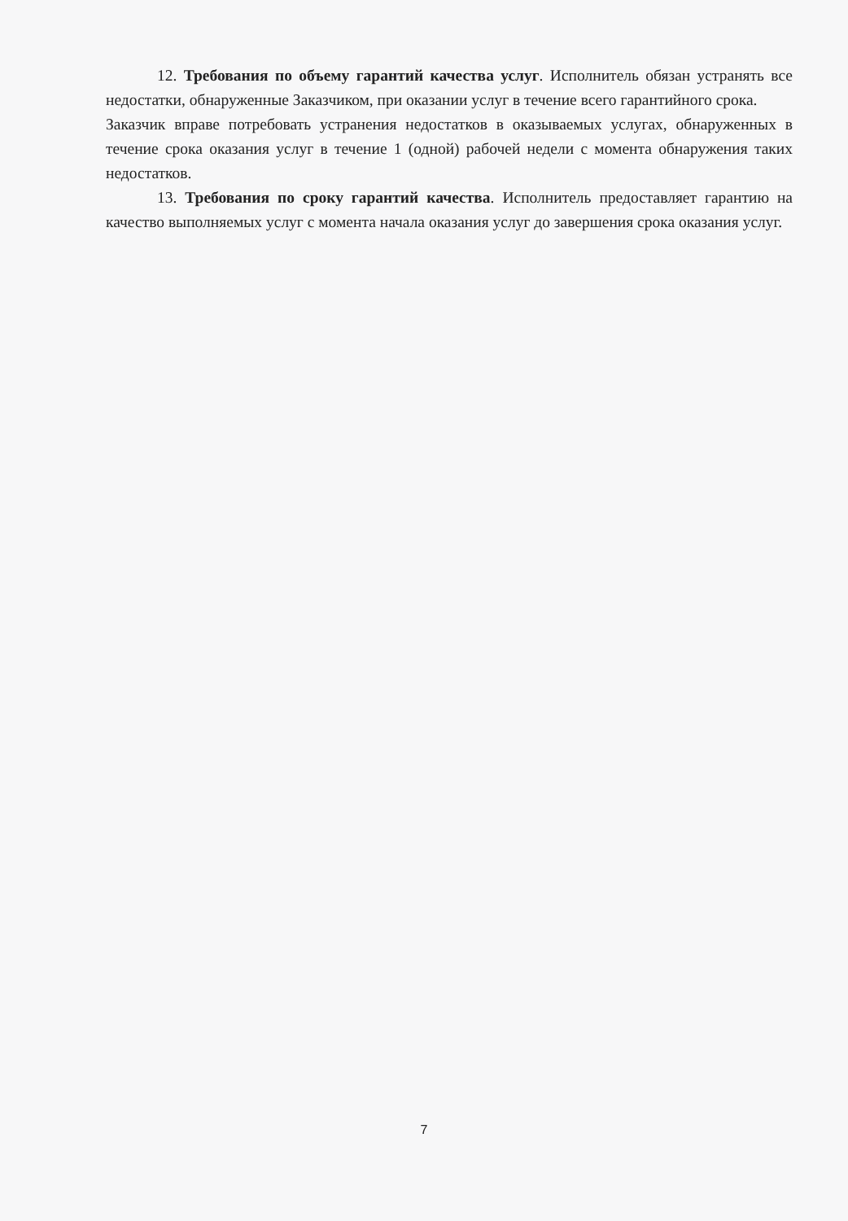12. Требования по объему гарантий качества услуг. Исполнитель обязан устранять все недостатки, обнаруженные Заказчиком, при оказании услуг в течение всего гарантийного срока.
Заказчик вправе потребовать устранения недостатков в оказываемых услугах, обнаруженных в течение срока оказания услуг в течение 1 (одной) рабочей недели с момента обнаружения таких недостатков.
13. Требования по сроку гарантий качества. Исполнитель предоставляет гарантию на качество выполняемых услуг с момента начала оказания услуг до завершения срока оказания услуг.
7